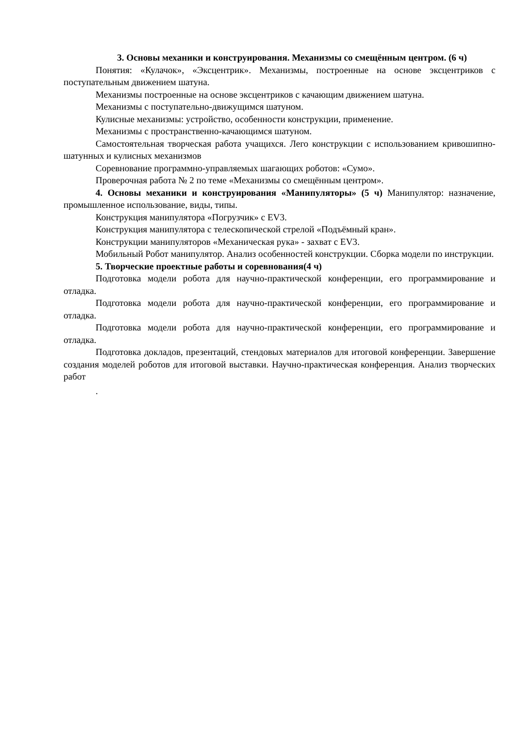3. Основы механики и конструирования. Механизмы со смещённым центром. (6 ч)
Понятия: «Кулачок», «Эксцентрик». Механизмы, построенные на основе эксцентриков с поступательным движением шатуна.
Механизмы построенные на основе эксцентриков с качающим движением шатуна.
Механизмы с поступательно-движущимся шатуном.
Кулисные механизмы: устройство, особенности конструкции, применение.
Механизмы с пространственно-качающимся шатуном.
Самостоятельная творческая работа учащихся. Лего конструкции с использованием кривошипно-шатунных и кулисных механизмов
Соревнование программно-управляемых шагающих роботов: «Сумо».
Проверочная работа № 2 по теме «Механизмы со смещённым центром».
4. Основы механики и конструирования «Манипуляторы» (5 ч) Манипулятор: назначение, промышленное использование, виды, типы.
Конструкция манипулятора «Погрузчик» с EV3.
Конструкция манипулятора с телескопической стрелой «Подъёмный кран».
Конструкции манипуляторов «Механическая рука» - захват с EV3.
Мобильный Робот манипулятор. Анализ особенностей конструкции. Сборка модели по инструкции.
5. Творческие проектные работы и соревнования(4 ч)
Подготовка модели робота для научно-практической конференции, его программирование и отладка.
Подготовка модели робота для научно-практической конференции, его программирование и отладка.
Подготовка модели робота для научно-практической конференции, его программирование и отладка.
Подготовка докладов, презентаций, стендовых материалов для итоговой конференции. Завершение создания моделей роботов для итоговой выставки. Научно-практическая конференция. Анализ творческих работ
.